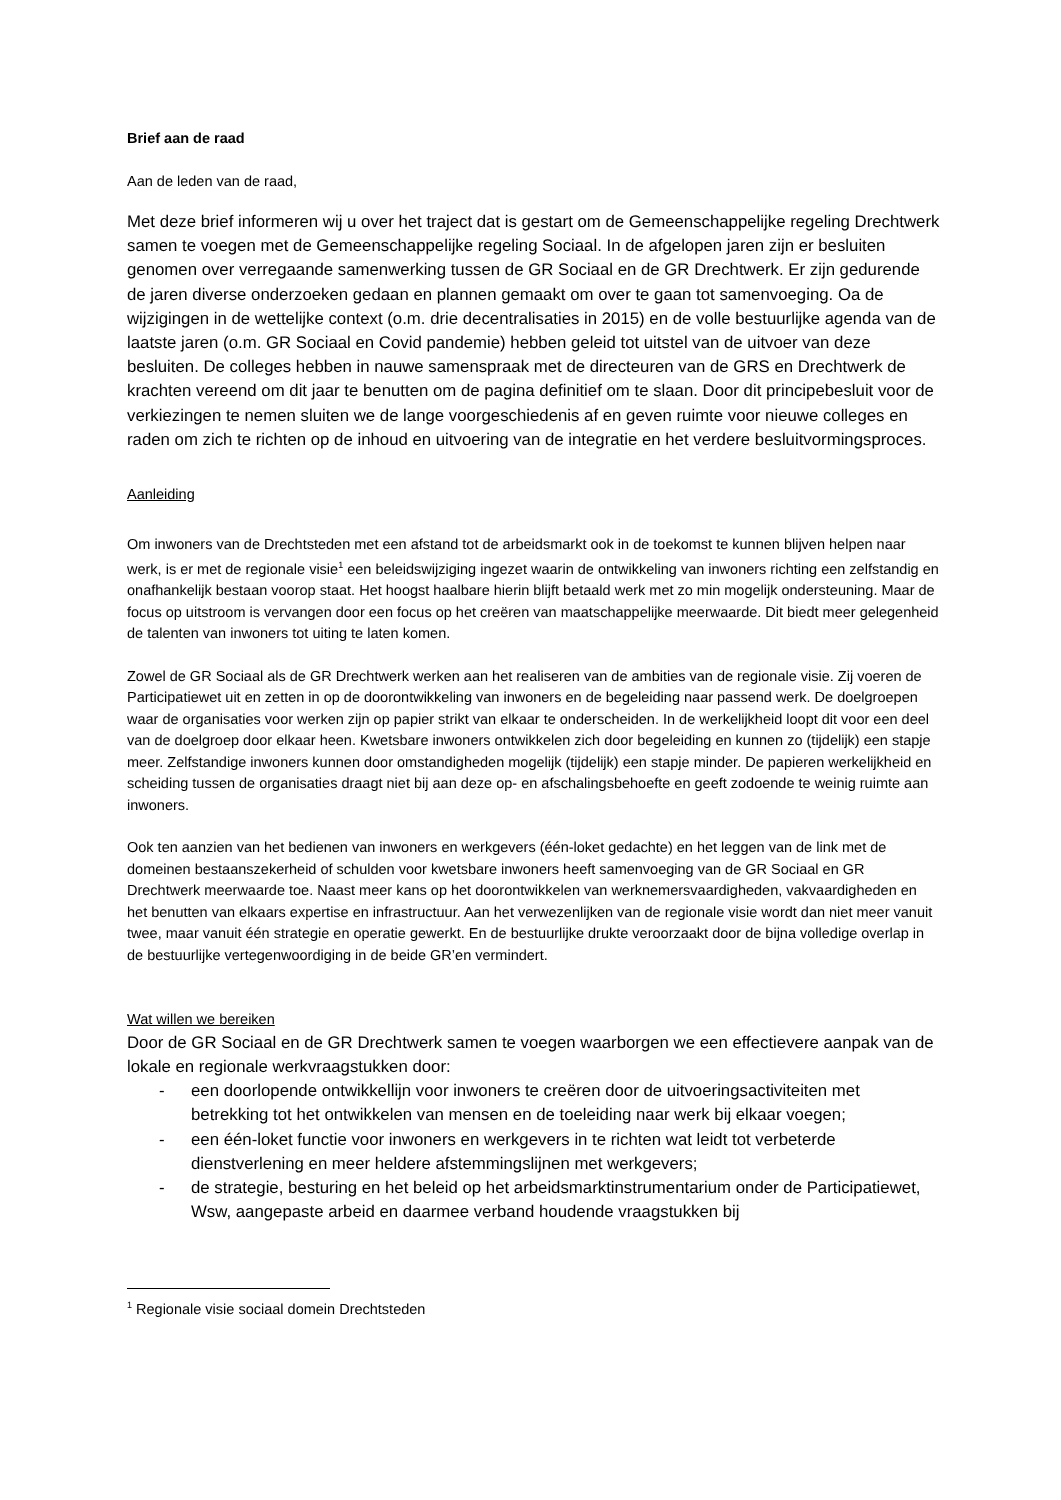Brief aan de raad
Aan de leden van de raad,
Met deze brief informeren wij u over het traject dat is gestart om de Gemeenschappelijke regeling Drechtwerk samen te voegen met de Gemeenschappelijke regeling Sociaal. In de afgelopen jaren zijn er besluiten genomen over verregaande samenwerking tussen de GR Sociaal en de GR Drechtwerk. Er zijn gedurende de jaren diverse onderzoeken gedaan en plannen gemaakt om over te gaan tot samenvoeging. Oa de wijzigingen in de wettelijke context (o.m. drie decentralisaties in 2015) en de volle bestuurlijke agenda van de laatste jaren (o.m. GR Sociaal en Covid pandemie) hebben geleid tot uitstel van de uitvoer van deze besluiten. De colleges hebben in nauwe samenspraak met de directeuren van de GRS en Drechtwerk de krachten vereend om dit jaar te benutten om de pagina definitief om te slaan. Door dit principebesluit voor de verkiezingen te nemen sluiten we de lange voorgeschiedenis af en geven ruimte voor nieuwe colleges en raden om zich te richten op de inhoud en uitvoering van de integratie en het verdere besluitvormingsproces.
Aanleiding
Om inwoners van de Drechtsteden met een afstand tot de arbeidsmarkt ook in de toekomst te kunnen blijven helpen naar werk, is er met de regionale visie<sup>1</sup> een beleidswijziging ingezet waarin de ontwikkeling van inwoners richting een zelfstandig en onafhankelijk bestaan voorop staat. Het hoogst haalbare hierin blijft betaald werk met zo min mogelijk ondersteuning. Maar de focus op uitstroom is vervangen door een focus op het creëren van maatschappelijke meerwaarde. Dit biedt meer gelegenheid de talenten van inwoners tot uiting te laten komen.
Zowel de GR Sociaal als de GR Drechtwerk werken aan het realiseren van de ambities van de regionale visie. Zij voeren de Participatiewet uit en zetten in op de doorontwikkeling van inwoners en de begeleiding naar passend werk. De doelgroepen waar de organisaties voor werken zijn op papier strikt van elkaar te onderscheiden. In de werkelijkheid loopt dit voor een deel van de doelgroep door elkaar heen. Kwetsbare inwoners ontwikkelen zich door begeleiding en kunnen zo (tijdelijk) een stapje meer. Zelfstandige inwoners kunnen door omstandigheden mogelijk (tijdelijk) een stapje minder. De papieren werkelijkheid en scheiding tussen de organisaties draagt niet bij aan deze op- en afschalingsbehoefte en geeft zodoende te weinig ruimte aan inwoners.
Ook ten aanzien van het bedienen van inwoners en werkgevers (één-loket gedachte) en het leggen van de link met de domeinen bestaanszekerheid of schulden voor kwetsbare inwoners heeft samenvoeging van de GR Sociaal en GR Drechtwerk meerwaarde toe. Naast meer kans op het doorontwikkelen van werknemersvaardigheden, vakvaardigheden en het benutten van elkaars expertise en infrastructuur. Aan het verwezenlijken van de regionale visie wordt dan niet meer vanuit twee, maar vanuit één strategie en operatie gewerkt. En de bestuurlijke drukte veroorzaakt door de bijna volledige overlap in de bestuurlijke vertegenwoordiging in de beide GR’en vermindert.
Wat willen we bereiken
Door de GR Sociaal en de GR Drechtwerk samen te voegen waarborgen we een effectievere aanpak van de lokale en regionale werkvraagstukken door:
- een doorlopende ontwikkellijn voor inwoners te creëren door de uitvoeringsactiviteiten met betrekking tot het ontwikkelen van mensen en de toeleiding naar werk bij elkaar voegen;
- een één-loket functie voor inwoners en werkgevers in te richten wat leidt tot verbeterde dienstverlening en meer heldere afstemmingslijnen met werkgevers;
- de strategie, besturing en het beleid op het arbeidsmarktinstrumentarium onder de Participatiewet, Wsw, aangepaste arbeid en daarmee verband houdende vraagstukken bij
<sup>1</sup> Regionale visie sociaal domein Drechtsteden